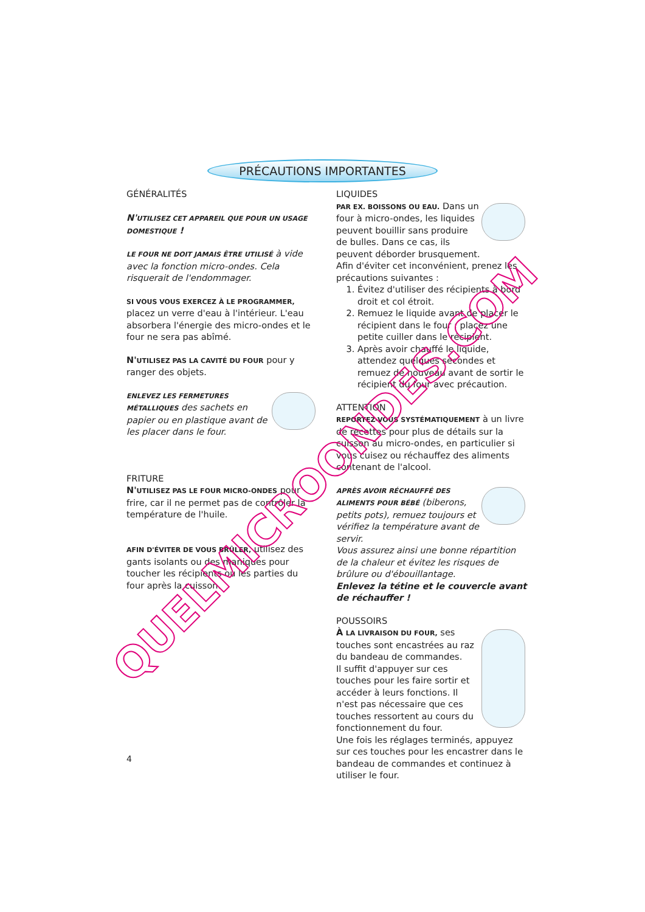PRÉCAUTIONS IMPORTANTES
GÉNÉRALITÉS
N'UTILISEZ CET APPAREIL QUE POUR UN USAGE DOMESTIQUE !
LE FOUR NE DOIT JAMAIS ÊTRE UTILISÉ à vide avec la fonction micro-ondes. Cela risquerait de l'endommager.
SI VOUS VOUS EXERCEZ À LE PROGRAMMER, placez un verre d'eau à l'intérieur. L'eau absorbera l'énergie des micro-ondes et le four ne sera pas abîmé.
N'UTILISEZ PAS LA CAVITÉ DU FOUR pour y ranger des objets.
ENLEVEZ LES FERMETURES MÉTALLIQUES des sachets en papier ou en plastique avant de les placer dans le four.
FRITURE
N'UTILISEZ PAS LE FOUR MICRO-ONDES pour frire, car il ne permet pas de contrôler la température de l'huile.
AFIN D'ÉVITER DE VOUS BRÛLER, utilisez des gants isolants ou des maniques pour toucher les récipients ou les parties du four après la cuisson.
LIQUIDES
PAR EX. BOISSONS OU EAU. Dans un four à micro-ondes, les liquides peuvent bouillir sans produire de bulles. Dans ce cas, ils peuvent déborder brusquement.
Afin d'éviter cet inconvénient, prenez les précautions suivantes :
1. Évitez d'utiliser des récipients à bord droit et col étroit.
2. Remuez le liquide avant de placer le récipient dans le four ; placez une petite cuiller dans le récipient.
3. Après avoir chauffé le liquide, attendez quelques secondes et remuez de nouveau avant de sortir le récipient du four avec précaution.
ATTENTION
REPORTEZ-VOUS SYSTÉMATIQUEMENT à un livre de recettes pour plus de détails sur la cuisson au micro-ondes, en particulier si vous cuisez ou réchauffez des aliments contenant de l'alcool.
APRÈS AVOIR RÉCHAUFFÉ DES ALIMENTS POUR BÉBÉ (biberons, petits pots), remuez toujours et vérifiez la température avant de servir.
Vous assurez ainsi une bonne répartition de la chaleur et évitez les risques de brûlure ou d'ébouillantage.
Enlevez la tétine et le couvercle avant de réchauffer !
POUSSOIRS
À LA LIVRAISON DU FOUR, ses touches sont encastrées au raz du bandeau de commandes.
Il suffit d'appuyer sur ces touches pour les faire sortir et accéder à leurs fonctions. Il n'est pas nécessaire que ces touches ressortent au cours du fonctionnement du four.
Une fois les réglages terminés, appuyez sur ces touches pour les encastrer dans le bandeau de commandes et continuez à utiliser le four.
QUELMICROONDES.COM
4